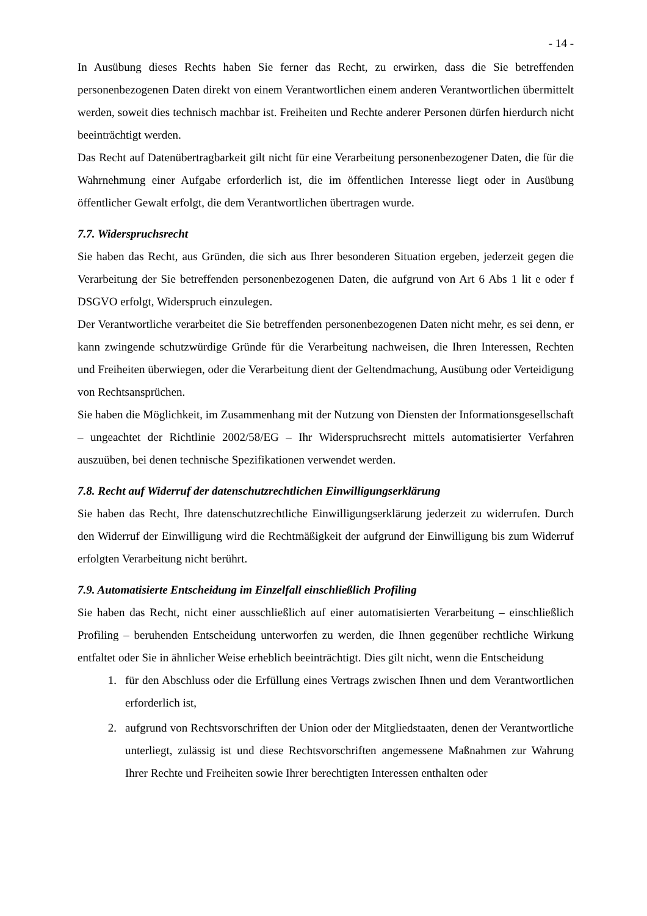- 14 -
In Ausübung dieses Rechts haben Sie ferner das Recht, zu erwirken, dass die Sie betreffenden personenbezogenen Daten direkt von einem Verantwortlichen einem anderen Verantwortlichen übermittelt werden, soweit dies technisch machbar ist. Freiheiten und Rechte anderer Personen dürfen hierdurch nicht beeinträchtigt werden.
Das Recht auf Datenübertragbarkeit gilt nicht für eine Verarbeitung personenbezogener Daten, die für die Wahrnehmung einer Aufgabe erforderlich ist, die im öffentlichen Interesse liegt oder in Ausübung öffentlicher Gewalt erfolgt, die dem Verantwortlichen übertragen wurde.
7.7. Widerspruchsrecht
Sie haben das Recht, aus Gründen, die sich aus Ihrer besonderen Situation ergeben, jederzeit gegen die Verarbeitung der Sie betreffenden personenbezogenen Daten, die aufgrund von Art 6 Abs 1 lit e oder f DSGVO erfolgt, Widerspruch einzulegen.
Der Verantwortliche verarbeitet die Sie betreffenden personenbezogenen Daten nicht mehr, es sei denn, er kann zwingende schutzwürdige Gründe für die Verarbeitung nachweisen, die Ihren Interessen, Rechten und Freiheiten überwiegen, oder die Verarbeitung dient der Geltendmachung, Ausübung oder Verteidigung von Rechtsansprüchen.
Sie haben die Möglichkeit, im Zusammenhang mit der Nutzung von Diensten der Informationsgesellschaft – ungeachtet der Richtlinie 2002/58/EG – Ihr Widerspruchsrecht mittels automatisierter Verfahren auszuüben, bei denen technische Spezifikationen verwendet werden.
7.8. Recht auf Widerruf der datenschutzrechtlichen Einwilligungserklärung
Sie haben das Recht, Ihre datenschutzrechtliche Einwilligungserklärung jederzeit zu widerrufen. Durch den Widerruf der Einwilligung wird die Rechtmäßigkeit der aufgrund der Einwilligung bis zum Widerruf erfolgten Verarbeitung nicht berührt.
7.9. Automatisierte Entscheidung im Einzelfall einschließlich Profiling
Sie haben das Recht, nicht einer ausschließlich auf einer automatisierten Verarbeitung – einschließlich Profiling – beruhenden Entscheidung unterworfen zu werden, die Ihnen gegenüber rechtliche Wirkung entfaltet oder Sie in ähnlicher Weise erheblich beeinträchtigt. Dies gilt nicht, wenn die Entscheidung
1. für den Abschluss oder die Erfüllung eines Vertrags zwischen Ihnen und dem Verantwortlichen erforderlich ist,
2. aufgrund von Rechtsvorschriften der Union oder der Mitgliedstaaten, denen der Verantwortliche unterliegt, zulässig ist und diese Rechtsvorschriften angemessene Maßnahmen zur Wahrung Ihrer Rechte und Freiheiten sowie Ihrer berechtigten Interessen enthalten oder